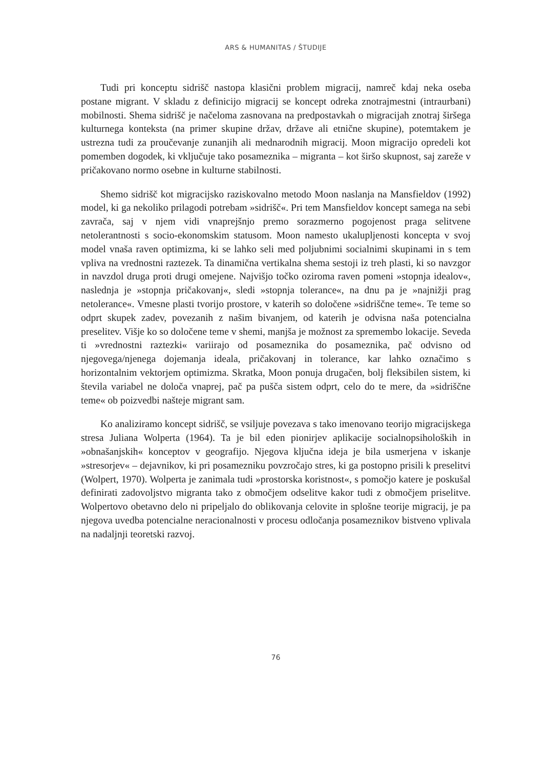ARS & HUMANITAS / ŠTUDIJE
Tudi pri konceptu sidrišč nastopa klasični problem migracij, namreč kdaj neka oseba postane migrant. V skladu z definicijo migracij se koncept odreka znotrajmestni (intraurbani) mobilnosti. Shema sidrišč je načeloma zasnovana na predpostavkah o migracijah znotraj širšega kulturnega konteksta (na primer skupine držav, države ali etnične skupine), potemtakem je ustrezna tudi za proučevanje zunanjih ali mednarodnih migracij. Moon migracijo opredeli kot pomemben dogodek, ki vključuje tako posameznika – migranta – kot širšo skupnost, saj zareže v pričakovano normo osebne in kulturne stabilnosti.
Shemo sidrišč kot migracijsko raziskovalno metodo Moon naslanja na Mansfieldov (1992) model, ki ga nekoliko prilagodi potrebam »sidrišč«. Pri tem Mansfieldov koncept samega na sebi zavrača, saj v njem vidi vnaprejšnjo premo sorazmerno pogojenost praga selitvene netolerantnosti s socio-ekonomskim statusom. Moon namesto ukalupljenosti koncepta v svoj model vnaša raven optimizma, ki se lahko seli med poljubnimi socialnimi skupinami in s tem vpliva na vrednostni raztezek. Ta dinamična vertikalna shema sestoji iz treh plasti, ki so navzgor in navzdol druga proti drugi omejene. Najvišjo točko oziroma raven pomeni »stopnja idealov«, naslednja je »stopnja pričakovanj«, sledi »stopnja tolerance«, na dnu pa je »najnižji prag netolerance«. Vmesne plasti tvorijo prostore, v katerih so določene »sidriščne teme«. Te teme so odprt skupek zadev, povezanih z našim bivanjem, od katerih je odvisna naša potencialna preselitev. Višje ko so določene teme v shemi, manjša je možnost za spremembo lokacije. Seveda ti »vrednostni raztezki« variirajo od posameznika do posameznika, pač odvisno od njegovega/njenega dojemanja ideala, pričakovanj in tolerance, kar lahko označimo s horizontalnim vektorjem optimizma. Skratka, Moon ponuja drugačen, bolj fleksibilen sistem, ki števila variabel ne določa vnaprej, pač pa pušča sistem odprt, celo do te mere, da »sidriščne teme« ob poizvedbi našteje migrant sam.
Ko analiziramo koncept sidrišč, se vsiljuje povezava s tako imenovano teorijo migracijskega stresa Juliana Wolperta (1964). Ta je bil eden pionirjev aplikacije socialnopsiholoških in »obnašanjskih« konceptov v geografijo. Njegova ključna ideja je bila usmerjena v iskanje »stresorjev« – dejavnikov, ki pri posamezniku povzročajo stres, ki ga postopno prisili k preselitvi (Wolpert, 1970). Wolperta je zanimala tudi »prostorska koristnost«, s pomočjo katere je poskušal definirati zadovoljstvo migranta tako z območjem odselitve kakor tudi z območjem priselitve. Wolpertovo obetavno delo ni pripeljalo do oblikovanja celovite in splošne teorije migracij, je pa njegova uvedba potencialne neracionalnosti v procesu odločanja posameznikov bistveno vplivala na nadaljnji teoretski razvoj.
76